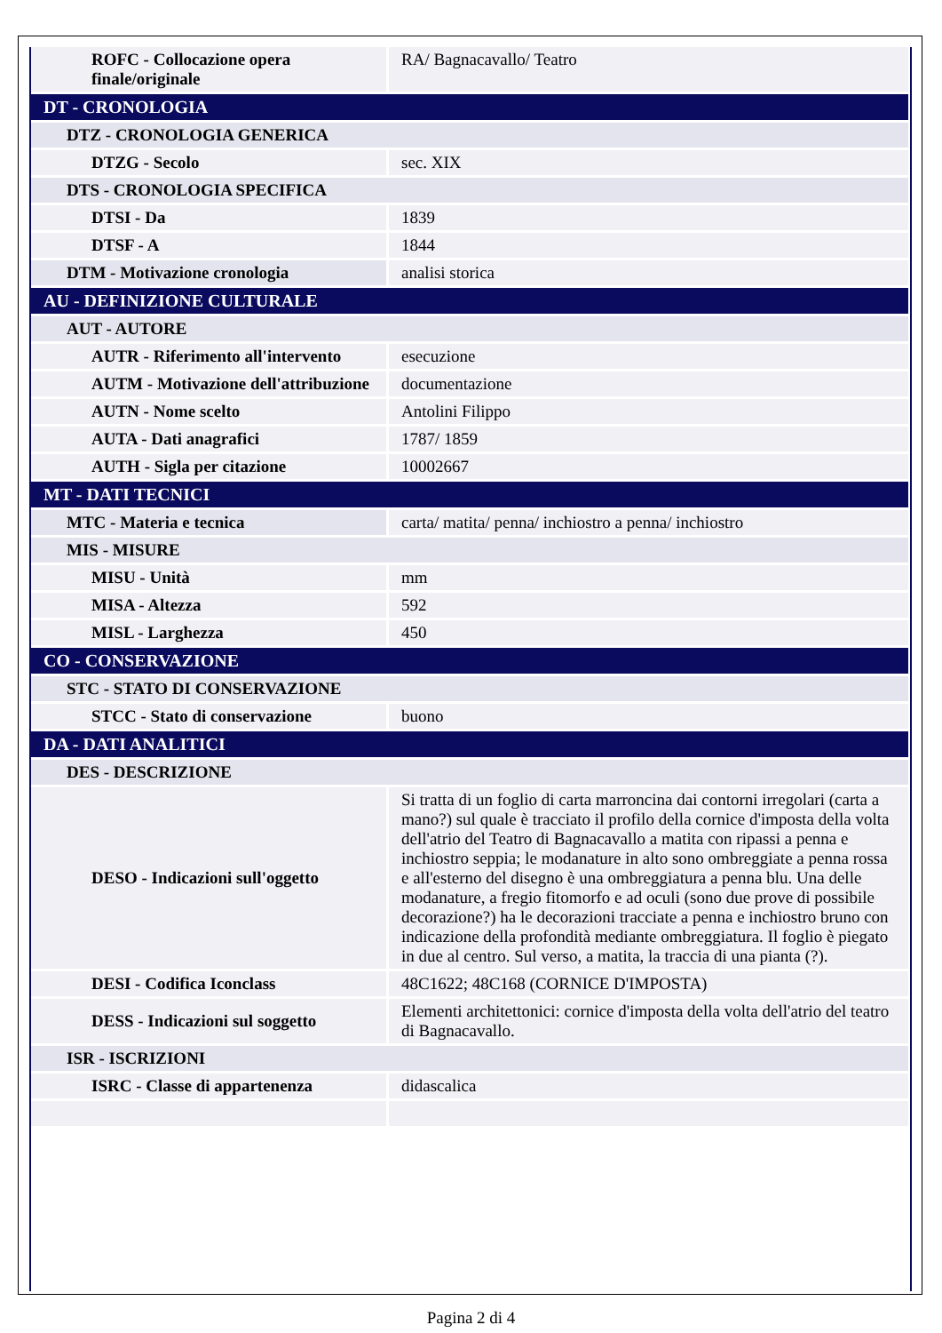| ROFC - Collocazione opera finale/originale | RA/ Bagnacavallo/ Teatro |
| DT - CRONOLOGIA | |
| DTZ - CRONOLOGIA GENERICA | |
| DTZG - Secolo | sec. XIX |
| DTS - CRONOLOGIA SPECIFICA | |
| DTSI - Da | 1839 |
| DTSF - A | 1844 |
| DTM - Motivazione cronologia | analisi storica |
| AU - DEFINIZIONE CULTURALE | |
| AUT - AUTORE | |
| AUTR - Riferimento all'intervento | esecuzione |
| AUTM - Motivazione dell'attribuzione | documentazione |
| AUTN - Nome scelto | Antolini Filippo |
| AUTA - Dati anagrafici | 1787/ 1859 |
| AUTH - Sigla per citazione | 10002667 |
| MT - DATI TECNICI | |
| MTC - Materia e tecnica | carta/ matita/ penna/ inchiostro a penna/ inchiostro |
| MIS - MISURE | |
| MISU - Unità | mm |
| MISA - Altezza | 592 |
| MISL - Larghezza | 450 |
| CO - CONSERVAZIONE | |
| STC - STATO DI CONSERVAZIONE | |
| STCC - Stato di conservazione | buono |
| DA - DATI ANALITICI | |
| DES - DESCRIZIONE | |
| DESO - Indicazioni sull'oggetto | Si tratta di un foglio di carta marroncina dai contorni irregolari (carta a mano?) sul quale è tracciato il profilo della cornice d'imposta della volta dell'atrio del Teatro di Bagnacavallo a matita con ripassi a penna e inchiostro seppia; le modanature in alto sono ombreggiate a penna rossa e all'esterno del disegno è una ombreggiatura a penna blu. Una delle modanature, a fregio fitomorfo e ad oculi (sono due prove di possibile decorazione?) ha le decorazioni tracciate a penna e inchiostro bruno con indicazione della profondità mediante ombreggiatura. Il foglio è piegato in due al centro. Sul verso, a matita, la traccia di una pianta (?). |
| DESI - Codifica Iconclass | 48C1622; 48C168 (CORNICE D'IMPOSTA) |
| DESS - Indicazioni sul soggetto | Elementi architettonici: cornice d'imposta della volta dell'atrio del teatro di Bagnacavallo. |
| ISR - ISCRIZIONI | |
| ISRC - Classe di appartenenza | didascalica |
Pagina 2 di 4